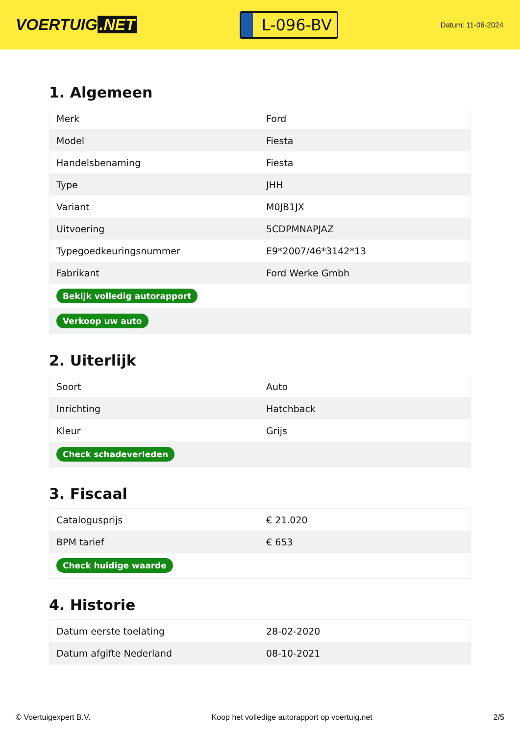VOERTUIG.NET
L-096-BV
Datum: 11-06-2024
1. Algemeen
| Merk | Ford |
| Model | Fiesta |
| Handelsbenaming | Fiesta |
| Type | JHH |
| Variant | M0JB1JX |
| Uitvoering | 5CDPMNAPJAZ |
| Typegoedkeuringsnummer | E9*2007/46*3142*13 |
| Fabrikant | Ford Werke Gmbh |
| Bekijk volledig autorapport | |
| Verkoop uw auto | |
2. Uiterlijk
| Soort | Auto |
| Inrichting | Hatchback |
| Kleur | Grijs |
| Check schadeverleden | |
3. Fiscaal
| Catalogusprijs | € 21.020 |
| BPM tarief | € 653 |
| Check huidige waarde | |
4. Historie
| Datum eerste toelating | 28-02-2020 |
| Datum afgifte Nederland | 08-10-2021 |
© Voertuigexpert B.V. Koop het volledige autorapport op voertuig.net 2/5